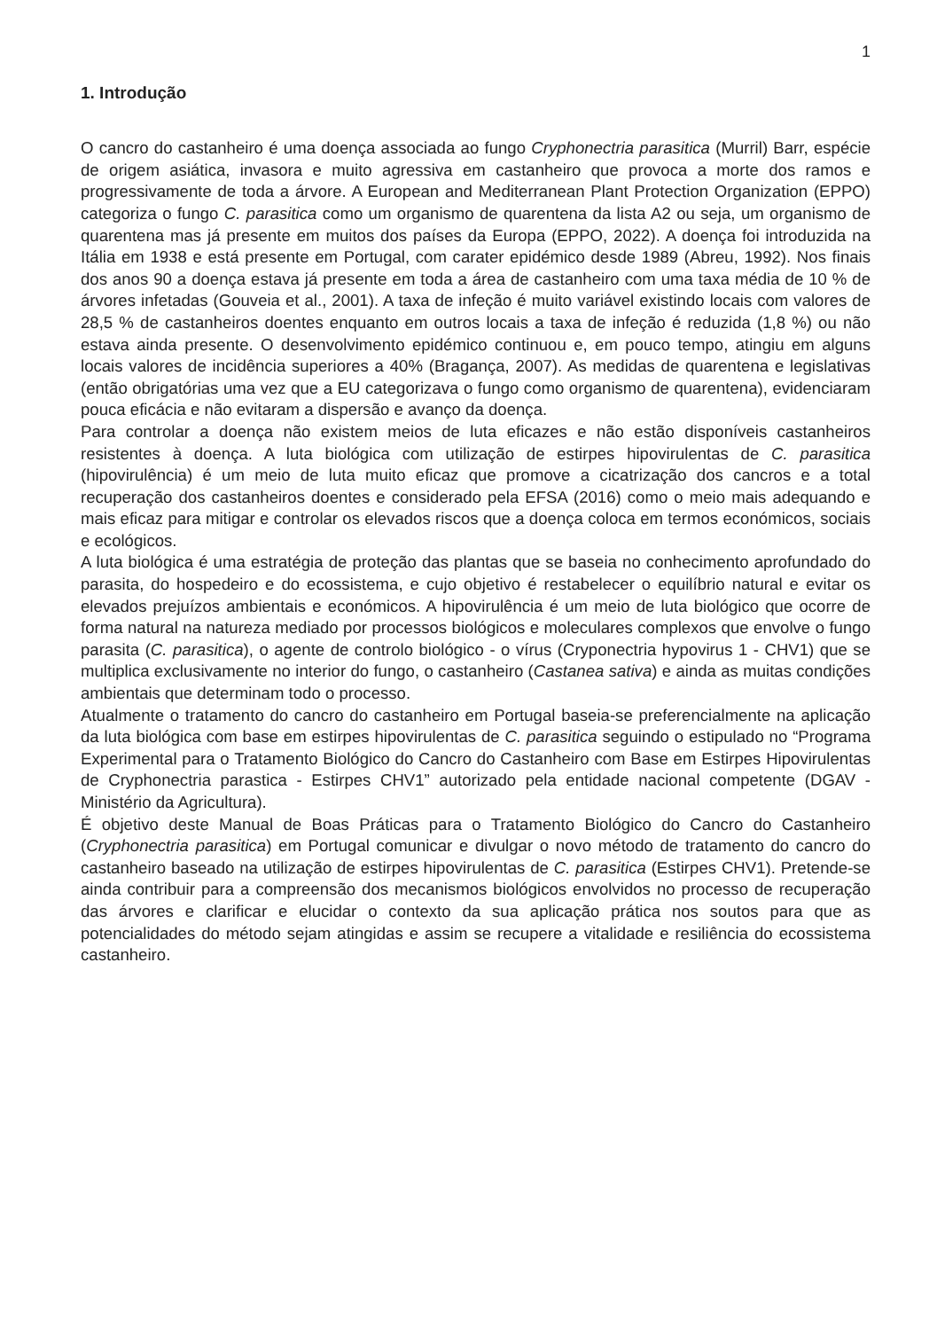1
1. Introdução
O cancro do castanheiro é uma doença associada ao fungo Cryphonectria parasitica (Murril) Barr, espécie de origem asiática, invasora e muito agressiva em castanheiro que provoca a morte dos ramos e progressivamente de toda a árvore. A European and Mediterranean Plant Protection Organization (EPPO) categoriza o fungo C. parasitica como um organismo de quarentena da lista A2 ou seja, um organismo de quarentena mas já presente em muitos dos países da Europa (EPPO, 2022). A doença foi introduzida na Itália em 1938 e está presente em Portugal, com carater epidémico desde 1989 (Abreu, 1992). Nos finais dos anos 90 a doença estava já presente em toda a área de castanheiro com uma taxa média de 10 % de árvores infetadas (Gouveia et al., 2001). A taxa de infeção é muito variável existindo locais com valores de 28,5 % de castanheiros doentes enquanto em outros locais a taxa de infeção é reduzida (1,8 %) ou não estava ainda presente. O desenvolvimento epidémico continuou e, em pouco tempo, atingiu em alguns locais valores de incidência superiores a 40% (Bragança, 2007). As medidas de quarentena e legislativas (então obrigatórias uma vez que a EU categorizava o fungo como organismo de quarentena), evidenciaram pouca eficácia e não evitaram a dispersão e avanço da doença.
Para controlar a doença não existem meios de luta eficazes e não estão disponíveis castanheiros resistentes à doença. A luta biológica com utilização de estirpes hipovirulentas de C. parasitica (hipovirulência) é um meio de luta muito eficaz que promove a cicatrização dos cancros e a total recuperação dos castanheiros doentes e considerado pela EFSA (2016) como o meio mais adequando e mais eficaz para mitigar e controlar os elevados riscos que a doença coloca em termos económicos, sociais e ecológicos.
A luta biológica é uma estratégia de proteção das plantas que se baseia no conhecimento aprofundado do parasita, do hospedeiro e do ecossistema, e cujo objetivo é restabelecer o equilíbrio natural e evitar os elevados prejuízos ambientais e económicos. A hipovirulência é um meio de luta biológico que ocorre de forma natural na natureza mediado por processos biológicos e moleculares complexos que envolve o fungo parasita (C. parasitica), o agente de controlo biológico - o vírus (Cryponectria hypovirus 1 - CHV1) que se multiplica exclusivamente no interior do fungo, o castanheiro (Castanea sativa) e ainda as muitas condições ambientais que determinam todo o processo.
Atualmente o tratamento do cancro do castanheiro em Portugal baseia-se preferencialmente na aplicação da luta biológica com base em estirpes hipovirulentas de C. parasitica seguindo o estipulado no “Programa Experimental para o Tratamento Biológico do Cancro do Castanheiro com Base em Estirpes Hipovirulentas de Cryphonectria parastica - Estirpes CHV1” autorizado pela entidade nacional competente (DGAV - Ministério da Agricultura).
É objetivo deste Manual de Boas Práticas para o Tratamento Biológico do Cancro do Castanheiro (Cryphonectria parasitica) em Portugal comunicar e divulgar o novo método de tratamento do cancro do castanheiro baseado na utilização de estirpes hipovirulentas de C. parasitica (Estirpes CHV1). Pretende-se ainda contribuir para a compreensão dos mecanismos biológicos envolvidos no processo de recuperação das árvores e clarificar e elucidar o contexto da sua aplicação prática nos soutos para que as potencialidades do método sejam atingidas e assim se recupere a vitalidade e resiliência do ecossistema castanheiro.